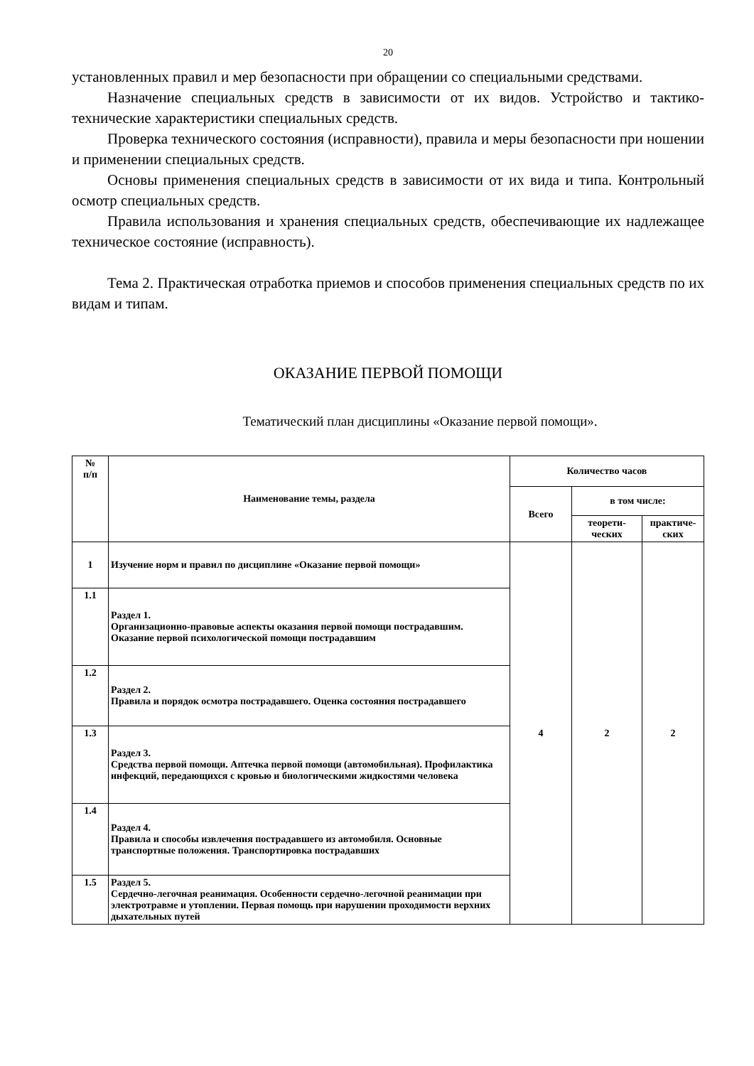20
установленных правил и мер безопасности при обращении со специальными средствами.
Назначение специальных средств в зависимости от их видов. Устройство и тактико-технические характеристики специальных средств.
Проверка технического состояния (исправности), правила и меры безопасности при ношении и применении специальных средств.
Основы применения специальных средств в зависимости от их вида и типа. Контрольный осмотр специальных средств.
Правила использования и хранения специальных средств, обеспечивающие их надлежащее техническое состояние (исправность).
Тема 2. Практическая отработка приемов и способов применения специальных средств по их видам и типам.
ОКАЗАНИЕ ПЕРВОЙ ПОМОЩИ
Тематический план дисциплины «Оказание первой помощи».
| № п/п | Наименование темы, раздела | Количество часов | | |
| --- | --- | --- | --- | --- |
| | | Всего | в том числе: | |
| | | | теорети- ческих | практиче- ских |
| 1 | Изучение норм и правил по дисциплине «Оказание первой помощи» | 4 | 2 | 2 |
| 1.1 | Раздел 1. Организационно-правовые аспекты оказания первой помощи пострадавшим. Оказание первой психологической помощи пострадавшим | | | |
| 1.2 | Раздел 2. Правила и порядок осмотра пострадавшего. Оценка состояния пострадавшего | | | |
| 1.3 | Раздел 3. Средства первой помощи. Аптечка первой помощи (автомобильная). Профилактика инфекций, передающихся с кровью и биологическими жидкостями человека | | | |
| 1.4 | Раздел 4. Правила и способы извлечения пострадавшего из автомобиля. Основные транспортные положения. Транспортировка пострадавших | | | |
| 1.5 | Раздел 5. Сердечно-легочная реанимация. Особенности сердечно-легочной реанимации при электротравме и утоплении. Первая помощь при нарушении проходимости верхних дыхательных путей | | | |